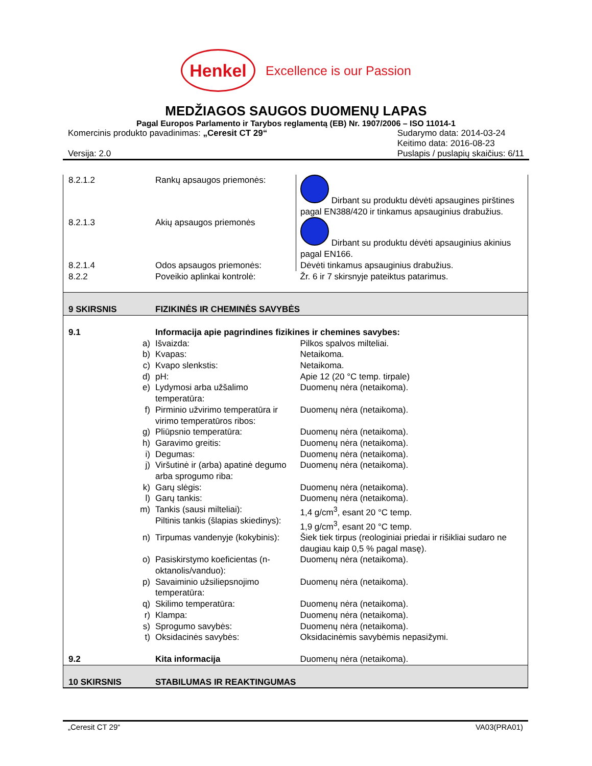Henkel
Excellence is our Passion
MEDŽIAGOS SAUGOS DUOMENŲ LAPAS
Pagal Europos Parlamento ir Tarybos reglamentą (EB) Nr. 1907/2006 – ISO 11014-1
Komercinis produkto pavadinimas: „Ceresit CT 29“
Versija: 2.0
Sudarymo data: 2014-03-24
Keitimo data: 2016-08-23
Puslapis / puslapių skaičius: 6/11
| 8.2.1.2 | | Rankų apsaugos priemonės: | Dirbant su produktu dėvėti apsaugines pirštines pagal EN388/420 ir tinkamus apsauginius drabužius. |
| 8.2.1.3 | | Akių apsaugos priemonės | Dirbant su produktu dėvėti apsauginius akinius pagal EN166. |
| 8.2.1.4 | | Odos apsaugos priemonės: | Dėvėti tinkamus apsauginius drabužius. |
| 8.2.2 | | Poveikio aplinkai kontrolė: | Žr. 6 ir 7 skirsnyje pateiktus patarimus. |
| 9 SKIRSNIS | | FIZIKINĖS IR CHEMINĖS SAVYBĖS | |
| 9.1 | | Informacija apie pagrindines fizikines ir chemines savybes: | |
| | a) | Išvaizda: | Pilkos spalvos milteliai. |
| | b) | Kvapas: | Netaikoma. |
| | c) | Kvapo slenkstis: | Netaikoma. |
| | d) | pH: | Apie 12 (20 °C temp. tirpale) |
| | e) | Lydymosi arba užšalimo temperatūra: | Duomenų nėra (netaikoma). |
| | f) | Pirminio užvirimo temperatūra ir virimo temperatūros ribos: | Duomenų nėra (netaikoma). |
| | g) | Pliūpsnio temperatūra: | Duomenų nėra (netaikoma). |
| | h) | Garavimo greitis: | Duomenų nėra (netaikoma). |
| | i) | Degumas: | Duomenų nėra (netaikoma). |
| | j) | Viršutinė ir (arba) apatinė degumo arba sprogumo riba: | Duomenų nėra (netaikoma). |
| | k) | Garų slėgis: | Duomenų nėra (netaikoma). |
| | l) | Garų tankis: | Duomenų nėra (netaikoma). |
| | m) | Tankis (sausi milteliai): Piltinis tankis (šlapias skiedinys): | 1,4 g/cm<sup>3</sup>, esant 20 °C temp. 1,9 g/cm<sup>3</sup>, esant 20 °C temp. |
| | n) | Tirpumas vandenyje (kokybinis): | Šiek tiek tirpus (reologiniai priedai ir rišikliai sudaro ne daugiau kaip 0,5 % pagal masę). |
| | o) | Pasiskirstymo koeficientas (n-oktanolis/vanduo): | Duomenų nėra (netaikoma). |
| | p) | Savaiminio užsiliepsnojimo temperatūra: | Duomenų nėra (netaikoma). |
| | q) | Skilimo temperatūra: | Duomenų nėra (netaikoma). |
| | r) | Klampa: | Duomenų nėra (netaikoma). |
| | s) | Sprogumo savybės: | Duomenų nėra (netaikoma). |
| | t) | Oksidacinės savybės: | Oksidacinėmis savybėmis nepasižymi. |
| 9.2 | | Kita informacija | Duomenų nėra (netaikoma). |
| 10 SKIRSNIS | | STABILUMAS IR REAKTINGUMAS | |
„Ceresit CT 29“VA03(PRA01)